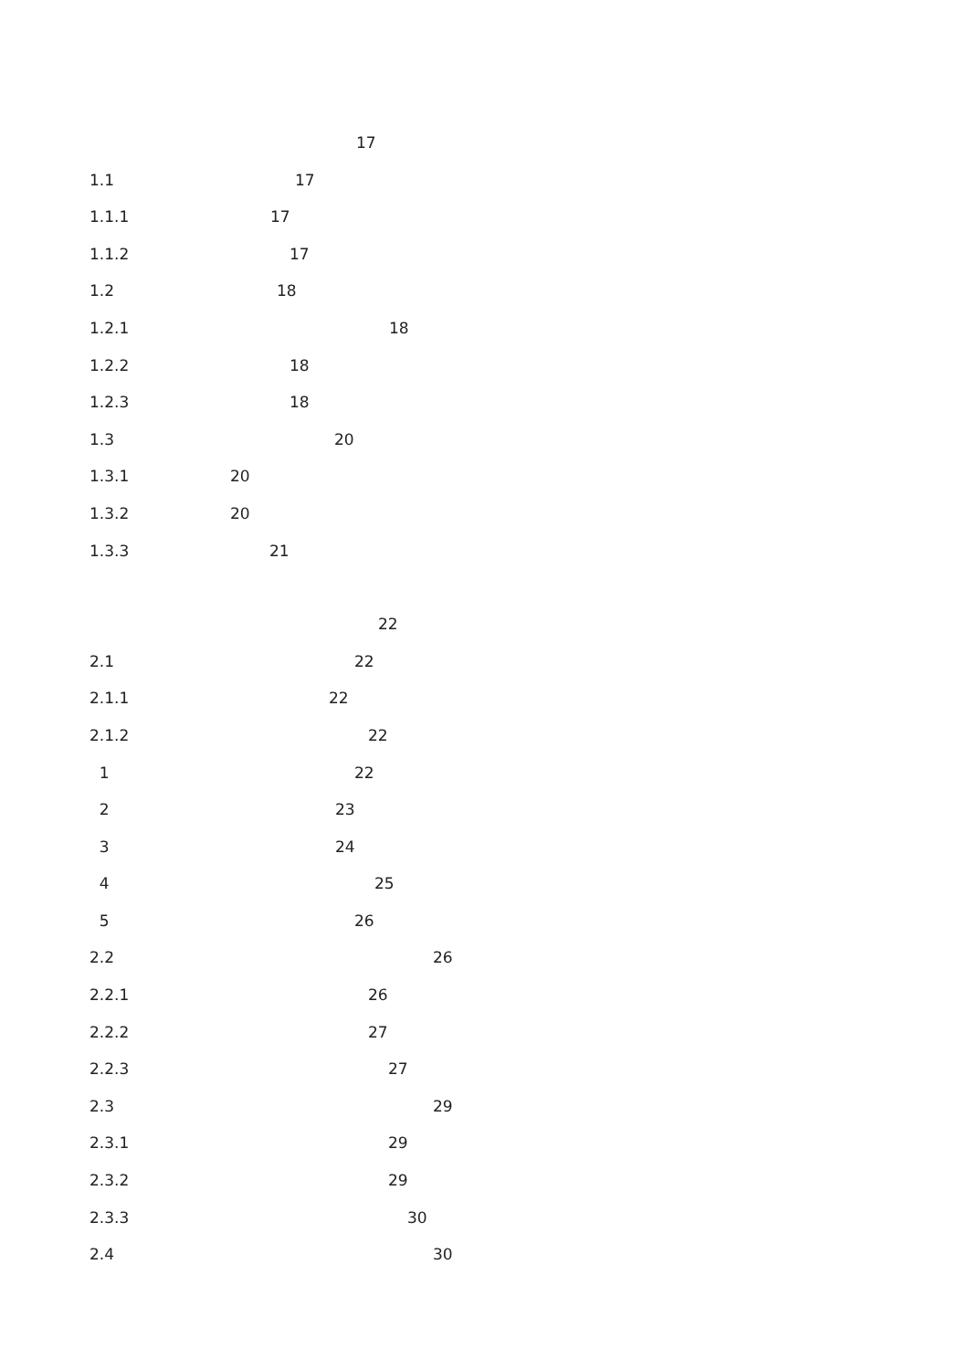17
1.1 17
1.1.1 17
1.1.2 17
1.2 18
1.2.1 18
1.2.2 18
1.2.3 18
1.3 20
1.3.1 20
1.3.2 20
1.3.3 21
22
2.1 22
2.1.1 22
2.1.2 22
1 22
2 23
3 24
4 25
5 26
2.2 26
2.2.1 26
2.2.2 27
2.2.3 27
2.3 29
2.3.1 29
2.3.2 29
2.3.3 30
2.4 30